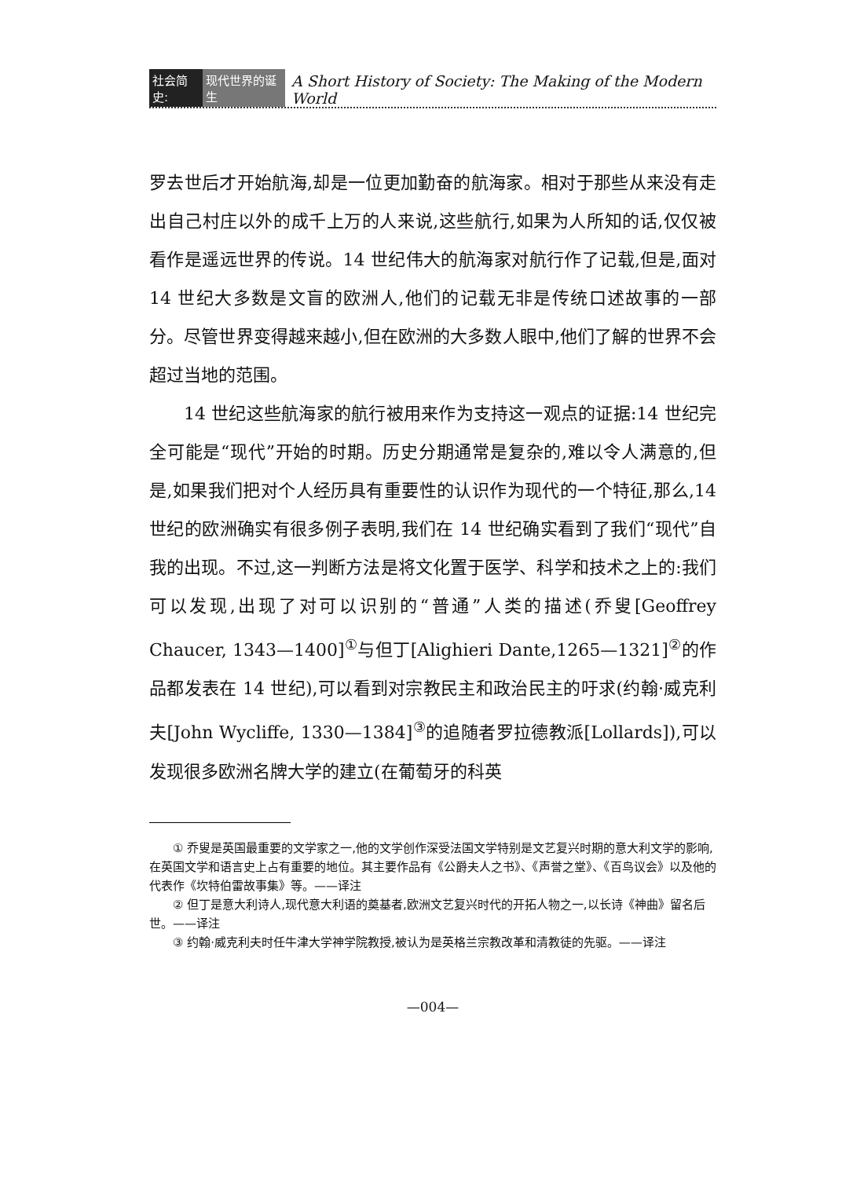社会简史: 现代世界的诞生 A Short History of Society: The Making of the Modern World
罗去世后才开始航海,却是一位更加勤奋的航海家。相对于那些从来没有走出自己村庄以外的成千上万的人来说,这些航行,如果为人所知的话,仅仅被看作是遥远世界的传说。14 世纪伟大的航海家对航行作了记载,但是,面对 14 世纪大多数是文盲的欧洲人,他们的记载无非是传统口述故事的一部分。尽管世界变得越来越小,但在欧洲的大多数人眼中,他们了解的世界不会超过当地的范围。
14 世纪这些航海家的航行被用来作为支持这一观点的证据:14 世纪完全可能是“现代”开始的时期。历史分期通常是复杂的,难以令人满意的,但是,如果我们把对个人经历具有重要性的认识作为现代的一个特征,那么,14 世纪的欧洲确实有很多例子表明,我们在 14 世纪确实看到了我们“现代”自我的出现。不过,这一判断方法是将文化置于医学、科学和技术之上的:我们可以发现,出现了对可以识别的“普通”人类的描述(乔叟[Geoffrey Chaucer, 1343—1400]<sup>①</sup>与但丁[Alighieri Dante,1265—1321]<sup>②</sup>的作品都发表在 14 世纪),可以看到对宗教民主和政治民主的吁求(约翰·威克利夫[John Wycliffe, 1330—1384]<sup>③</sup>的追随者罗拉德教派[Lollards]),可以发现很多欧洲名牌大学的建立(在葡萄牙的科英
① 乔叟是英国最重要的文学家之一,他的文学创作深受法国文学特别是文艺复兴时期的意大利文学的影响,在英国文学和语言史上占有重要的地位。其主要作品有《公爵夫人之书》、《声誉之堂》、《百鸟议会》以及他的代表作《坎特伯雷故事集》等。——译注
② 但丁是意大利诗人,现代意大利语的奠基者,欧洲文艺复兴时代的开拓人物之一,以长诗《神曲》留名后世。——译注
③ 约翰·威克利夫时任牛津大学神学院教授,被认为是英格兰宗教改革和清教徒的先驱。——译注
—004—